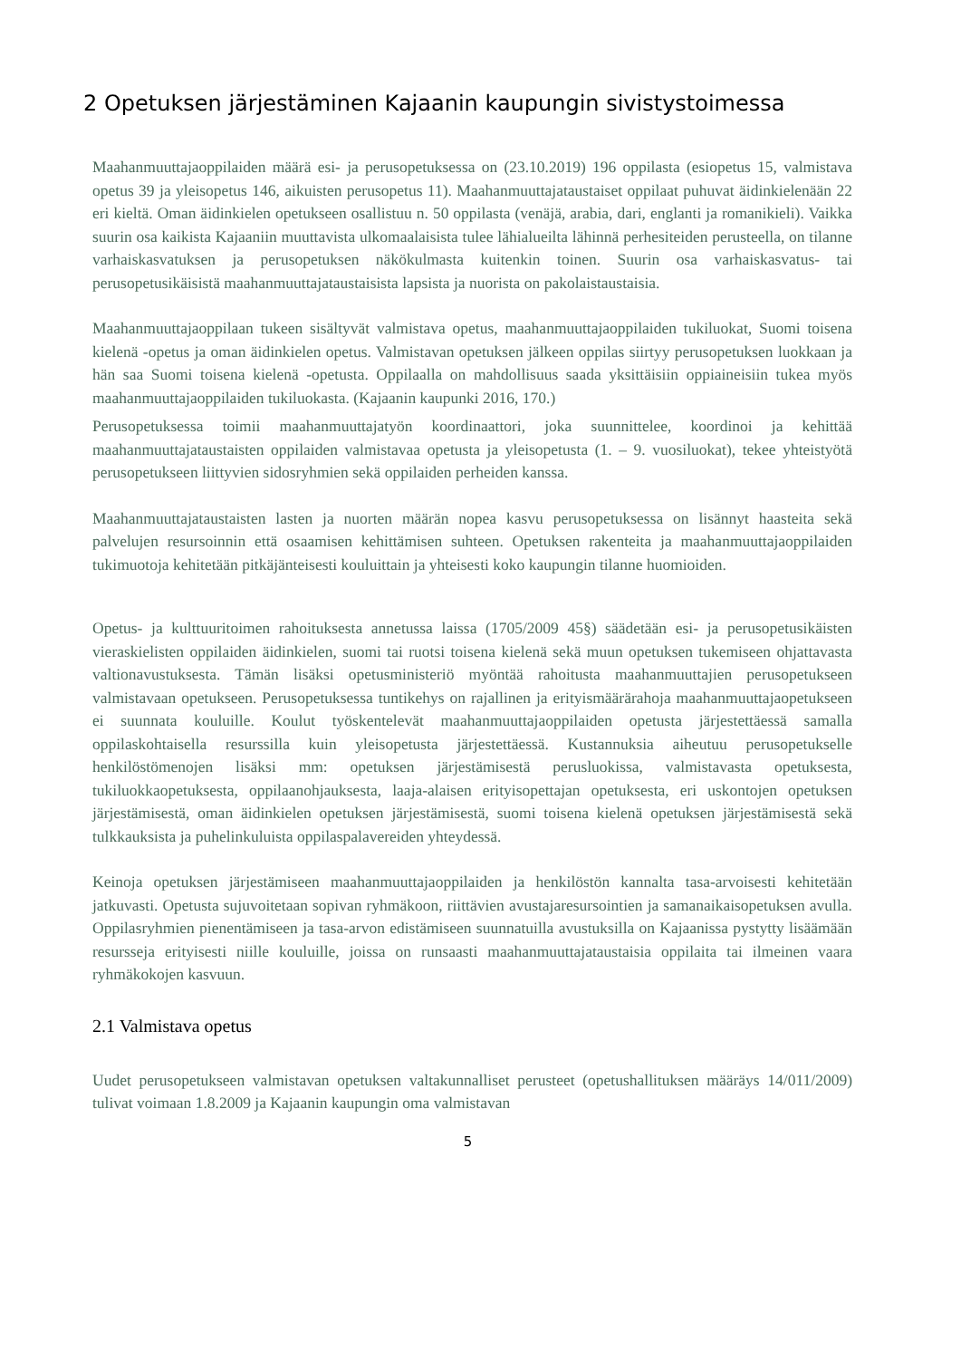2 Opetuksen järjestäminen Kajaanin kaupungin sivistystoimessa
Maahanmuuttajaoppilaiden määrä esi- ja perusopetuksessa on (23.10.2019) 196 oppilasta (esiopetus 15, valmistava opetus 39 ja yleisopetus 146, aikuisten perusopetus 11). Maahanmuuttajataustaiset oppilaat puhuvat äidinkielenään 22 eri kieltä. Oman äidinkielen opetukseen osallistuu n. 50 oppilasta (venäjä, arabia, dari, englanti ja romanikieli). Vaikka suurin osa kaikista Kajaaniin muuttavista ulkomaalaisista tulee lähialueilta lähinnä perhesiteiden perusteella, on tilanne varhaiskasvatuksen ja perusopetuksen näkökulmasta kuitenkin toinen. Suurin osa varhaiskasvatus- tai perusopetusikäisistä maahanmuuttajataustaisista lapsista ja nuorista on pakolaistaustaisia.
Maahanmuuttajaoppilaan tukeen sisältyvät valmistava opetus, maahanmuuttajaoppilaiden tukiluokat, Suomi toisena kielenä -opetus ja oman äidinkielen opetus. Valmistavan opetuksen jälkeen oppilas siirtyy perusopetuksen luokkaan ja hän saa Suomi toisena kielenä -opetusta. Oppilaalla on mahdollisuus saada yksittäisiin oppiaineisiin tukea myös maahanmuuttajaoppilaiden tukiluokasta. (Kajaanin kaupunki 2016, 170.)
Perusopetuksessa toimii maahanmuuttajatyön koordinaattori, joka suunnittelee, koordinoi ja kehittää maahanmuuttajataustaisten oppilaiden valmistavaa opetusta ja yleisopetusta (1. – 9. vuosiluokat), tekee yhteistyötä perusopetukseen liittyvien sidosryhmien sekä oppilaiden perheiden kanssa.
Maahanmuuttajataustaisten lasten ja nuorten määrän nopea kasvu perusopetuksessa on lisännyt haasteita sekä palvelujen resursoinnin että osaamisen kehittämisen suhteen. Opetuksen rakenteita ja maahanmuuttajaoppilaiden tukimuotoja kehitetään pitkäjänteisesti kouluittain ja yhteisesti koko kaupungin tilanne huomioiden.
Opetus- ja kulttuuritoimen rahoituksesta annetussa laissa (1705/2009 45§) säädetään esi- ja perusopetusikäisten vieraskielisten oppilaiden äidinkielen, suomi tai ruotsi toisena kielenä sekä muun opetuksen tukemiseen ohjattavasta valtionavustuksesta. Tämän lisäksi opetusministeriö myöntää rahoitusta maahanmuuttajien perusopetukseen valmistavaan opetukseen. Perusopetuksessa tuntikehys on rajallinen ja erityismäärärahoja maahanmuuttajaopetukseen ei suunnata kouluille. Koulut työskentelevät maahanmuuttajaoppilaiden opetusta järjestettäessä samalla oppilaskohtaisella resurssilla kuin yleisopetusta järjestettäessä. Kustannuksia aiheutuu perusopetukselle henkilöstömenojen lisäksi mm: opetuksen järjestämisestä perusluokissa, valmistavasta opetuksesta, tukiluokkaopetuksesta, oppilaanohjauksesta, laaja-alaisen erityisopettajan opetuksesta, eri uskontojen opetuksen järjestämisestä, oman äidinkielen opetuksen järjestämisestä, suomi toisena kielenä opetuksen järjestämisestä sekä tulkkauksista ja puhelinkuluista oppilaspalavereiden yhteydessä.
Keinoja opetuksen järjestämiseen maahanmuuttajaoppilaiden ja henkilöstön kannalta tasa-arvoisesti kehitetään jatkuvasti. Opetusta sujuvoitetaan sopivan ryhmäkoon, riittävien avustajaresursointien ja samanaikaisopetuksen avulla. Oppilasryhmien pienentämiseen ja tasa-arvon edistämiseen suunnatuilla avustuksilla on Kajaanissa pystytty lisäämään resursseja erityisesti niille kouluille, joissa on runsaasti maahanmuuttajataustaisia oppilaita tai ilmeinen vaara ryhmäkokojen kasvuun.
2.1 Valmistava opetus
Uudet perusopetukseen valmistavan opetuksen valtakunnalliset perusteet (opetushallituksen määräys 14/011/2009) tulivat voimaan 1.8.2009 ja Kajaanin kaupungin oma valmistavan
5